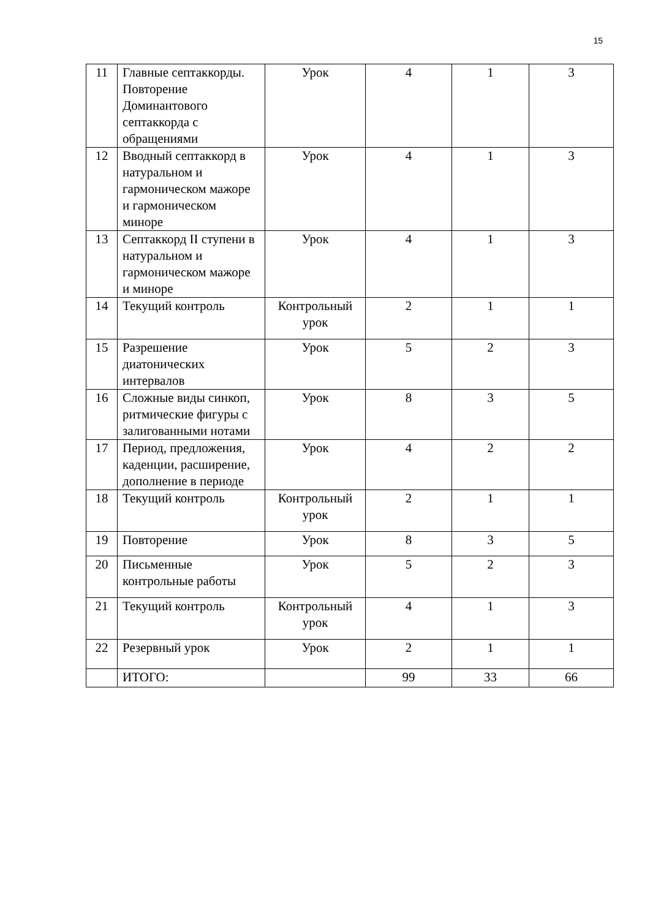15
| 11 | Главные септаккорды. Повторение Доминантового септаккорда с обращениями | Урок | 4 | 1 | 3 |
| 12 | Вводный септаккорд в натуральном и гармоническом мажоре и гармоническом миноре | Урок | 4 | 1 | 3 |
| 13 | Септаккорд II ступени в натуральном и гармоническом мажоре и миноре | Урок | 4 | 1 | 3 |
| 14 | Текущий контроль | Контрольный урок | 2 | 1 | 1 |
| 15 | Разрешение диатонических интервалов | Урок | 5 | 2 | 3 |
| 16 | Сложные виды синкоп, ритмические фигуры с залигованными нотами | Урок | 8 | 3 | 5 |
| 17 | Период, предложения, каденции, расширение, дополнение в периоде | Урок | 4 | 2 | 2 |
| 18 | Текущий контроль | Контрольный урок | 2 | 1 | 1 |
| 19 | Повторение | Урок | 8 | 3 | 5 |
| 20 | Письменные контрольные работы | Урок | 5 | 2 | 3 |
| 21 | Текущий контроль | Контрольный урок | 4 | 1 | 3 |
| 22 | Резервный урок | Урок | 2 | 1 | 1 |
| | ИТОГО: | | 99 | 33 | 66 |